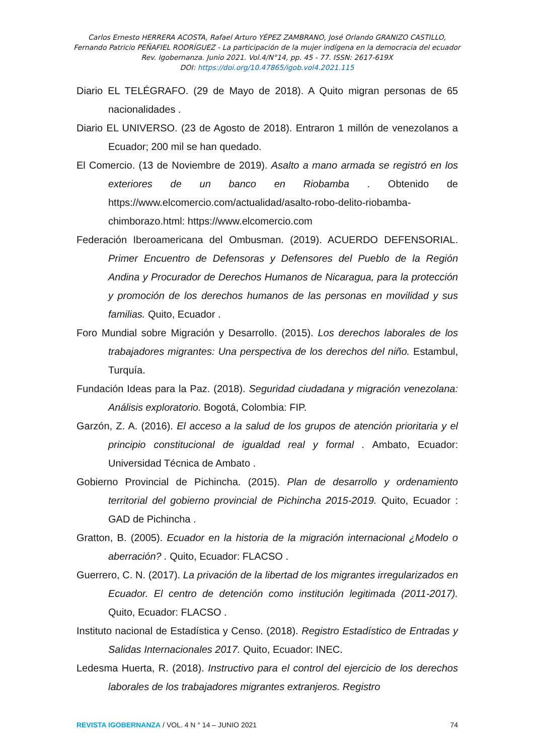Carlos Ernesto HERRERA ACOSTA, Rafael Arturo YÉPEZ ZAMBRANO, José Orlando GRANIZO CASTILLO,
Fernando Patricio PEÑAFIEL RODRÍGUEZ - La participación de la mujer indígena en la democracia del ecuador
Rev. Igobernanza. Junio 2021. Vol.4/N°14, pp. 45 - 77. ISSN: 2617-619X
DOI: https://doi.org/10.47865/igob.vol4.2021.115
Diario EL TELÉGRAFO. (29 de Mayo de 2018). A Quito migran personas de 65 nacionalidades .
Diario EL UNIVERSO. (23 de Agosto de 2018). Entraron 1 millón de venezolanos a Ecuador; 200 mil se han quedado.
El Comercio. (13 de Noviembre de 2019). Asalto a mano armada se registró en los exteriores de un banco en Riobamba . Obtenido de https://www.elcomercio.com/actualidad/asalto-robo-delito-riobamba-chimborazo.html: https://www.elcomercio.com
Federación Iberoamericana del Ombusman. (2019). ACUERDO DEFENSORIAL. Primer Encuentro de Defensoras y Defensores del Pueblo de la Región Andina y Procurador de Derechos Humanos de Nicaragua, para la protección y promoción de los derechos humanos de las personas en movilidad y sus familias. Quito, Ecuador .
Foro Mundial sobre Migración y Desarrollo. (2015). Los derechos laborales de los trabajadores migrantes: Una perspectiva de los derechos del niño. Estambul, Turquía.
Fundación Ideas para la Paz. (2018). Seguridad ciudadana y migración venezolana: Análisis exploratorio. Bogotá, Colombia: FIP.
Garzón, Z. A. (2016). El acceso a la salud de los grupos de atención prioritaria y el principio constitucional de igualdad real y formal . Ambato, Ecuador: Universidad Técnica de Ambato .
Gobierno Provincial de Pichincha. (2015). Plan de desarrollo y ordenamiento territorial del gobierno provincial de Pichincha 2015-2019. Quito, Ecuador : GAD de Pichincha .
Gratton, B. (2005). Ecuador en la historia de la migración internacional ¿Modelo o aberración? . Quito, Ecuador: FLACSO .
Guerrero, C. N. (2017). La privación de la libertad de los migrantes irregularizados en Ecuador. El centro de detención como institución legitimada (2011-2017). Quito, Ecuador: FLACSO .
Instituto nacional de Estadística y Censo. (2018). Registro Estadístico de Entradas y Salidas Internacionales 2017. Quito, Ecuador: INEC.
Ledesma Huerta, R. (2018). Instructivo para el control del ejercicio de los derechos laborales de los trabajadores migrantes extranjeros. Registro
REVISTA IGOBERNANZA / VOL. 4 N ° 14 – JUNIO 2021 74